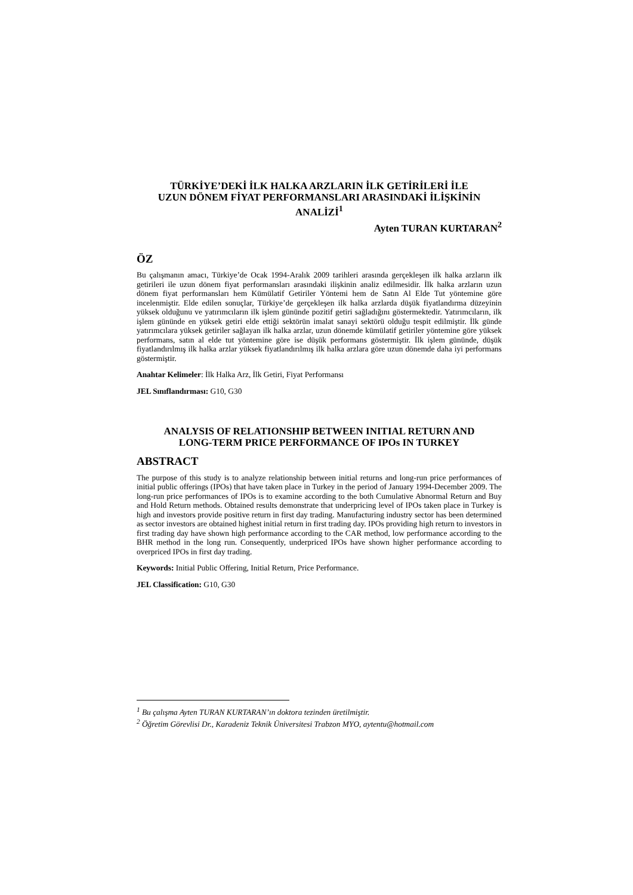TÜRKİYE’DEKİ İLK HALKA ARZLARIN İLK GETİRİLERİ İLE
UZUN DÖNEM FİYAT PERFORMANSLARI ARASINDAKİ İLİŞKİNİN
ANALİZİ<sup>1</sup>
Ayten TURAN KURTARAN<sup>2</sup>
ÖZ
Bu çalışmanın amacı, Türkiye’de Ocak 1994-Aralık 2009 tarihleri arasında gerçekleşen ilk halka arzların ilk getirileri ile uzun dönem fiyat performansları arasındaki ilişkinin analiz edilmesidir. İlk halka arzların uzun dönem fiyat performansları hem Kümülatif Getiriler Yöntemi hem de Satın Al Elde Tut yöntemine göre incelenmiştir. Elde edilen sonuçlar, Türkiye’de gerçekleşen ilk halka arzlarda düşük fiyatlandırma düzeyinin yüksek olduğunu ve yatırımcıların ilk işlem gününde pozitif getiri sağladığını göstermektedir. Yatırımcıların, ilk işlem gününde en yüksek getiri elde ettiği sektörün imalat sanayi sektörü olduğu tespit edilmiştir. İlk günde yatırımcılara yüksek getiriler sağlayan ilk halka arzlar, uzun dönemde kümülatif getiriler yöntemine göre yüksek performans, satın al elde tut yöntemine göre ise düşük performans göstermiştir. İlk işlem gününde, düşük fiyatlandırılmış ilk halka arzlar yüksek fiyatlandırılmış ilk halka arzlara göre uzun dönemde daha iyi performans göstermiştir.
Anahtar Kelimeler: İlk Halka Arz, İlk Getiri, Fiyat Performansı
JEL Sınıflandırması: G10, G30
ANALYSIS OF RELATIONSHIP BETWEEN INITIAL RETURN AND
LONG-TERM PRICE PERFORMANCE OF IPOs IN TURKEY
ABSTRACT
The purpose of this study is to analyze relationship between initial returns and long-run price performances of initial public offerings (IPOs) that have taken place in Turkey in the period of January 1994-December 2009. The long-run price performances of IPOs is to examine according to the both Cumulative Abnormal Return and Buy and Hold Return methods. Obtained results demonstrate that underpricing level of IPOs taken place in Turkey is high and investors provide positive return in first day trading. Manufacturing industry sector has been determined as sector investors are obtained highest initial return in first trading day. IPOs providing high return to investors in first trading day have shown high performance according to the CAR method, low performance according to the BHR method in the long run. Consequently, underpriced IPOs have shown higher performance according to overpriced IPOs in first day trading.
Keywords: Initial Public Offering, Initial Return, Price Performance.
JEL Classification: G10, G30
<sup>1</sup> Bu çalışma Ayten TURAN KURTARAN’ın doktora tezinden üretilmiştir.
<sup>2</sup> Öğretim Görevlisi Dr., Karadeniz Teknik Üniversitesi Trabzon MYO, aytentu@hotmail.com